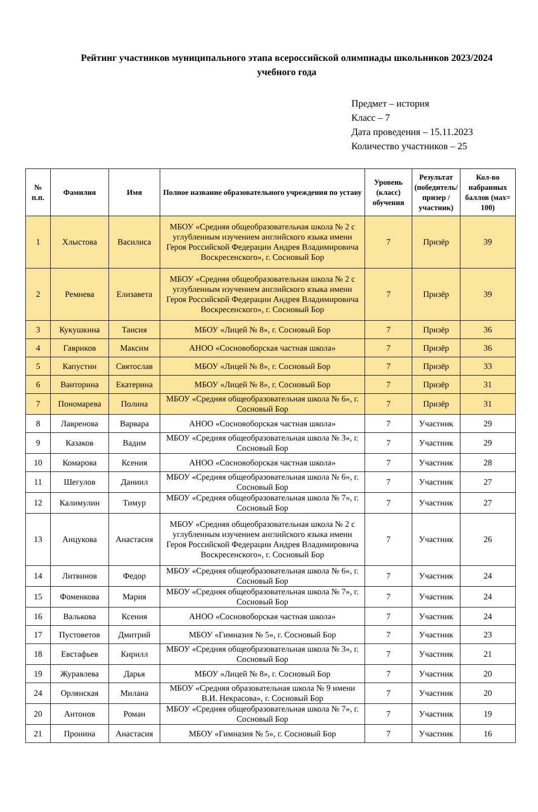Рейтинг участников муниципального этапа всероссийской олимпиады школьников 2023/2024 учебного года
Предмет – история
Класс – 7
Дата проведения – 15.11.2023
Количество участников – 25
| № п.п. | Фамилия | Имя | Полное название образовательного учреждения по уставу | Уровень (класс) обучения | Результат (победитель/призер /участник) | Кол-во набранных баллов (мах= 100) |
| --- | --- | --- | --- | --- | --- | --- |
| 1 | Хлыстова | Василиса | МБОУ «Средняя общеобразовательная школа № 2 с углубленным изучением английского языка имени Героя Российской Федерации Андрея Владимировича Воскресенского», г. Сосновый Бор | 7 | Призёр | 39 |
| 2 | Ремнева | Елизавета | МБОУ «Средняя общеобразовательная школа № 2 с углубленным изучением английского языка имени Героя Российской Федерации Андрея Владимировича Воскресенского», г. Сосновый Бор | 7 | Призёр | 39 |
| 3 | Кукушкина | Таисия | МБОУ «Лицей № 8», г. Сосновый Бор | 7 | Призёр | 36 |
| 4 | Гавриков | Максим | АНОО «Сосновоборская частная школа» | 7 | Призёр | 36 |
| 5 | Капустин | Святослав | МБОУ «Лицей № 8», г. Сосновый Бор | 7 | Призёр | 33 |
| 6 | Ванторина | Екатерина | МБОУ «Лицей № 8», г. Сосновый Бор | 7 | Призёр | 31 |
| 7 | Пономарева | Полина | МБОУ «Средняя общеобразовательная школа № 6», г. Сосновый Бор | 7 | Призёр | 31 |
| 8 | Лавренова | Варвара | АНОО «Сосновоборская частная школа» | 7 | Участник | 29 |
| 9 | Казаков | Вадим | МБОУ «Средняя общеобразовательная школа № 3», г. Сосновый Бор | 7 | Участник | 29 |
| 10 | Комарова | Ксения | АНОО «Сосновоборская частная школа» | 7 | Участник | 28 |
| 11 | Шегулов | Даниил | МБОУ «Средняя общеобразовательная школа № 6», г. Сосновый Бор | 7 | Участник | 27 |
| 12 | Калимулин | Тимур | МБОУ «Средняя общеобразовательная школа № 7», г. Сосновый Бор | 7 | Участник | 27 |
| 13 | Анцукова | Анастасия | МБОУ «Средняя общеобразовательная школа № 2 с углубленным изучением английского языка имени Героя Российской Федерации Андрея Владимировича Воскресенского», г. Сосновый Бор | 7 | Участник | 26 |
| 14 | Литвинов | Федор | МБОУ «Средняя общеобразовательная школа № 6», г. Сосновый Бор | 7 | Участник | 24 |
| 15 | Фоменкова | Мария | МБОУ «Средняя общеобразовательная школа № 7», г. Сосновый Бор | 7 | Участник | 24 |
| 16 | Валькова | Ксения | АНОО «Сосновоборская частная школа» | 7 | Участник | 24 |
| 17 | Пустоветов | Дмитрий | МБОУ «Гимназия № 5», г. Сосновый Бор | 7 | Участник | 23 |
| 18 | Евстафьев | Кирилл | МБОУ «Средняя общеобразовательная школа № 3», г. Сосновый Бор | 7 | Участник | 21 |
| 19 | Журавлева | Дарья | МБОУ «Лицей № 8», г. Сосновый Бор | 7 | Участник | 20 |
| 24 | Орлянская | Милана | МБОУ «Средняя образовательная школа № 9 имени В.И. Некрасова», г. Сосновый Бор | 7 | Участник | 20 |
| 20 | Антонов | Роман | МБОУ «Средняя общеобразовательная школа № 7», г. Сосновый Бор | 7 | Участник | 19 |
| 21 | Пронина | Анастасия | МБОУ «Гимназия № 5», г. Сосновый Бор | 7 | Участник | 16 |